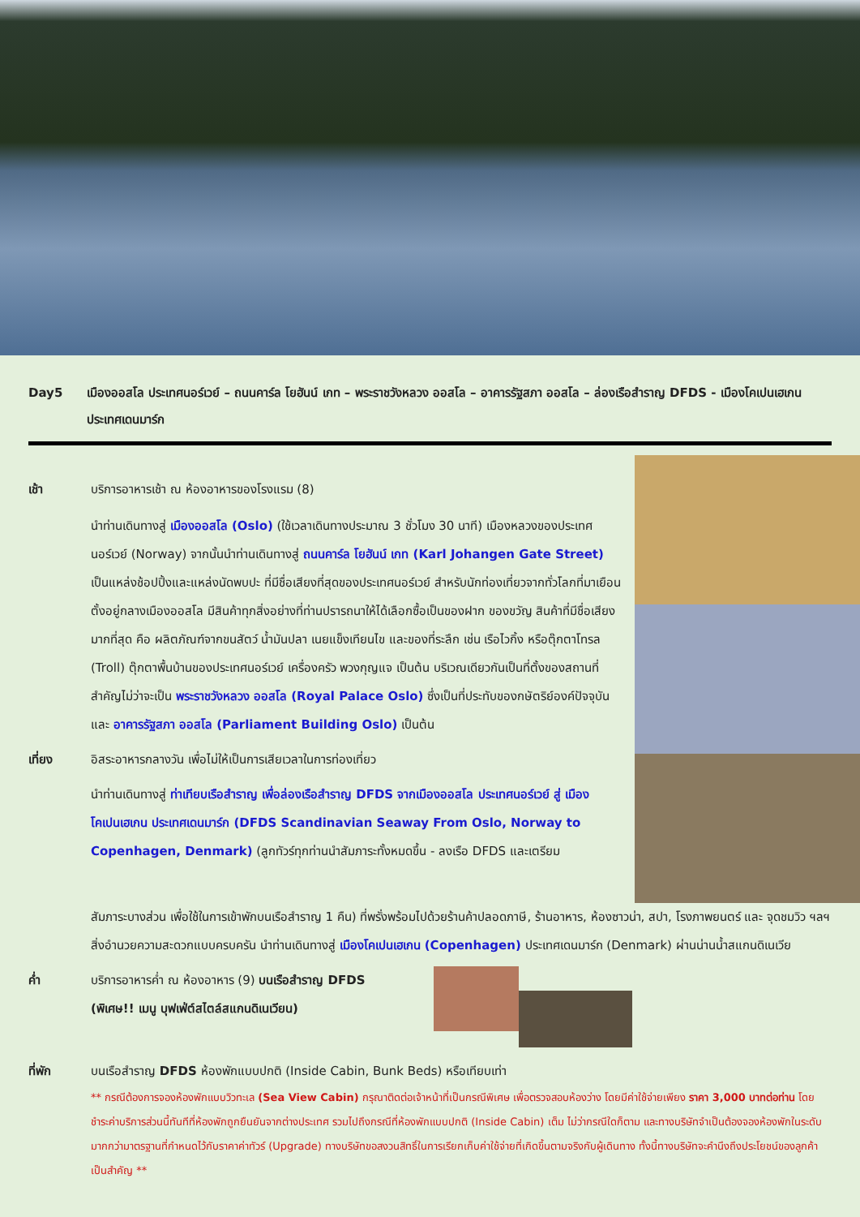Day5 เมืองออสโล ประเทศนอร์เวย์ – ถนนคาร์ล โยฮันน์ เกท – พระราชวังหลวง ออสโล – อาคารรัฐสภา ออสโล – ล่องเรือสำราญ DFDS - เมืองโคเปนเฮเกน ประเทศเดนมาร์ก
เช้า บริการอาหารเช้า ณ ห้องอาหารของโรงแรม (8)
นำท่านเดินทางสู่ เมืองออสโล (Oslo) (ใช้เวลาเดินทางประมาณ 3 ชั่วโมง 30 นาที) เมืองหลวงของประเทศนอร์เวย์ (Norway) จากนั้นนำท่านเดินทางสู่ ถนนคาร์ล โยฮันน์ เกท (Karl Johangen Gate Street) เป็นแหล่งช้อปปิ้งและแหล่งนัดพบปะ ที่มีชื่อเสียงที่สุดของประเทศนอร์เวย์ สำหรับนักท่องเที่ยวจากทั่วโลกที่มาเยือน ตั้งอยู่กลางเมืองออสโล มีสินค้าทุกสิ่งอย่างที่ท่านปรารถนาให้ได้เลือกซื้อเป็นของฝาก ของขวัญ สินค้าที่มีชื่อเสียงมากที่สุด คือ ผลิตภัณฑ์จากขนสัตว์ น้ำมันปลา เนยแข็งเทียนไข และของที่ระลึก เช่น เรือไวกิ้ง หรือตุ๊กตาโทรล (Troll) ตุ๊กตาพื้นบ้านของประเทศนอร์เวย์ เครื่องครัว พวงกุญแจ เป็นต้น บริเวณเดียวกันเป็นที่ตั้งของสถานที่สำคัญไม่ว่าจะเป็น พระราชวังหลวง ออสโล (Royal Palace Oslo) ซึ่งเป็นที่ประทับของกษัตริย์องค์ปัจจุบันและ อาคารรัฐสภา ออสโล (Parliament Building Oslo) เป็นต้น
เที่ยง อิสระอาหารกลางวัน เพื่อไม่ให้เป็นการเสียเวลาในการท่องเที่ยว
นำท่านเดินทางสู่ ท่าเทียบเรือสำราญ เพื่อล่องเรือสำราญ DFDS จากเมืองออสโล ประเทศนอร์เวย์ สู่ เมืองโคเปนเฮเกน ประเทศเดนมาร์ก (DFDS Scandinavian Seaway From Oslo, Norway to Copenhagen, Denmark) (ลูกทัวร์ทุกท่านนำสัมภาระทั้งหมดขึ้น - ลงเรือ DFDS และเตรียม
สัมภาระบางส่วน เพื่อใช้ในการเข้าพักบนเรือสำราญ 1 คืน) ที่พรั่งพร้อมไปด้วยร้านค้าปลอดภาษี, ร้านอาหาร, ห้องซาวน่า, สปา, โรงภาพยนตร์ และ จุดชมวิว ฯลฯ สิ่งอำนวยความสะดวกแบบครบครัน นำท่านเดินทางสู่ เมืองโคเปนเฮเกน (Copenhagen) ประเทศเดนมาร์ก (Denmark) ผ่านน่านน้ำสแกนดิเนเวีย
ค่ำ บริการอาหารค่ำ ณ ห้องอาหาร (9) บนเรือสำราญ DFDS
(พิเศษ!! เมนู บุฟเฟ่ต์สไตล์สแกนดิเนเวียน)
ที่พัก บนเรือสำราญ DFDS ห้องพักแบบปกติ (Inside Cabin, Bunk Beds) หรือเทียบเท่า
** กรณีต้องการจองห้องพักแบบวิวทะเล (Sea View Cabin) กรุณาติดต่อเจ้าหน้าที่เป็นกรณีพิเศษ เพื่อตรวจสอบห้องว่าง โดยมีค่าใช้จ่ายเพียง ราคา 3,000 บาทต่อท่าน โดยชำระค่าบริการส่วนนี้ทันทีที่ห้องพักถูกยืนยันจากต่างประเทศ รวมไปถึงกรณีที่ห้องพักแบบปกติ (Inside Cabin) เต็ม ไม่ว่ากรณีใดก็ตาม และทางบริษัทจำเป็นต้องจองห้องพักในระดับมากกว่ามาตรฐานที่กำหนดไว้กับราคาค่าทัวร์ (Upgrade) ทางบริษัทขอสงวนสิทธิ์ในการเรียกเก็บค่าใช้จ่ายที่เกิดขึ้นตามจริงกับผู้เดินทาง ทั้งนี้ทางบริษัทจะคำนึงถึงประโยชน์ของลูกค้าเป็นสำคัญ **